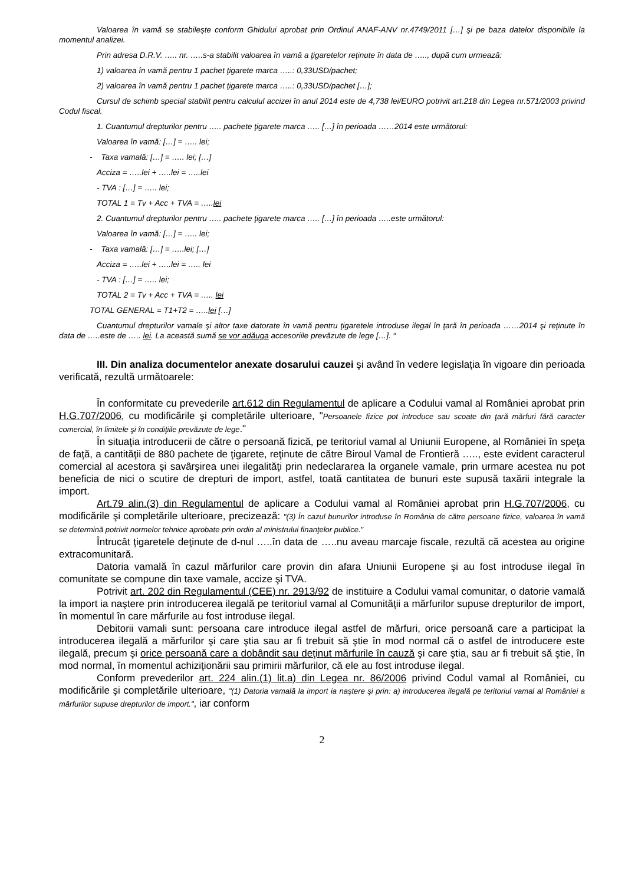Valoarea în vamă se stabileşte conform Ghidului aprobat prin Ordinul ANAF-ANV nr.4749/2011 […] şi pe baza datelor disponibile la momentul analizei.
Prin adresa D.R.V. ….. nr. …..s-a stabilit valoarea în vamă a ţigaretelor reţinute în data de ….., după cum urmează:
1) valoarea în vamă pentru 1 pachet ţigarete marca …..: 0,33USD/pachet;
2) valoarea în vamă pentru 1 pachet ţigarete marca …..: 0,33USD/pachet […];
Cursul de schimb special stabilit pentru calculul accizei în anul 2014 este de 4,738 lei/EURO potrivit art.218 din Legea nr.571/2003 privind Codul fiscal.
1. Cuantumul drepturilor pentru ….. pachete ţigarete marca ….. […] în perioada ……2014 este următorul:
Valoarea în vamă: […] = ….. lei;
- Taxa vamală: […] = ….. lei; […]
Acciza = …..lei + …..lei = …..lei
- TVA : […] = ….. lei;
TOTAL 1 = Tv + Acc + TVA = …..lei
2. Cuantumul drepturilor pentru ….. pachete ţigarete marca ….. […] în perioada …..este următorul:
Valoarea în vamă: […] = ….. lei;
- Taxa vamală: […] = …..lei; […]
Acciza = …..lei + …..lei = ….. lei
- TVA : […] = ….. lei;
TOTAL 2 = Tv + Acc + TVA = ….. lei
TOTAL GENERAL = T1+T2 = …..lei […]
Cuantumul drepturilor vamale şi altor taxe datorate în vamă pentru ţigaretele introduse ilegal în ţară în perioada ……2014 şi reţinute în data de …..este de ….. lei. La această sumă se vor adăuga accesoriile prevăzute de lege […]. “
III. Din analiza documentelor anexate dosarului cauzei şi având în vedere legislaţia în vigoare din perioada verificată, rezultă următoarele:
În conformitate cu prevederile art.612 din Regulamentul de aplicare a Codului vamal al României aprobat prin H.G.707/2006, cu modificările şi completările ulterioare, "Persoanele fizice pot introduce sau scoate din ţară mărfuri fără caracter comercial, în limitele şi în condiţiile prevăzute de lege."
În situaţia introducerii de către o persoană fizică, pe teritoriul vamal al Uniunii Europene, al României în speţa de faţă, a cantităţii de 880 pachete de ţigarete, reţinute de către Biroul Vamal de Frontieră ….., este evident caracterul comercial al acestora şi savârşirea unei ilegalităţi prin nedeclararea la organele vamale, prin urmare acestea nu pot beneficia de nici o scutire de drepturi de import, astfel, toată cantitatea de bunuri este supusă taxării integrale la import.
Art.79 alin.(3) din Regulamentul de aplicare a Codului vamal al României aprobat prin H.G.707/2006, cu modificările şi completările ulterioare, precizează: "(3) În cazul bunurilor introduse în România de către persoane fizice, valoarea în vamă se determină potrivit normelor tehnice aprobate prin ordin al ministrului finanţelor publice."
Întrucât ţigaretele deţinute de d-nul …..în data de …..nu aveau marcaje fiscale, rezultă că acestea au origine extracomunitară.
Datoria vamală în cazul mărfurilor care provin din afara Uniunii Europene şi au fost introduse ilegal în comunitate se compune din taxe vamale, accize şi TVA.
Potrivit art. 202 din Regulamentul (CEE) nr. 2913/92 de instituire a Codului vamal comunitar, o datorie vamală la import ia naştere prin introducerea ilegală pe teritoriul vamal al Comunităţii a mărfurilor supuse drepturilor de import, în momentul în care mărfurile au fost introduse ilegal.
Debitorii vamali sunt: persoana care introduce ilegal astfel de mărfuri, orice persoană care a participat la introducerea ilegală a mărfurilor şi care ştia sau ar fi trebuit să ştie în mod normal că o astfel de introducere este ilegală, precum şi orice persoană care a dobândit sau deţinut mărfurile în cauză şi care ştia, sau ar fi trebuit să ştie, în mod normal, în momentul achiziţionării sau primirii mărfurilor, că ele au fost introduse ilegal.
Conform prevederilor art. 224 alin.(1) lit.a) din Legea nr. 86/2006 privind Codul vamal al României, cu modificările şi completările ulterioare, "(1) Datoria vamală la import ia naştere şi prin: a) introducerea ilegală pe teritoriul vamal al României a mărfurilor supuse drepturilor de import.", iar conform
2